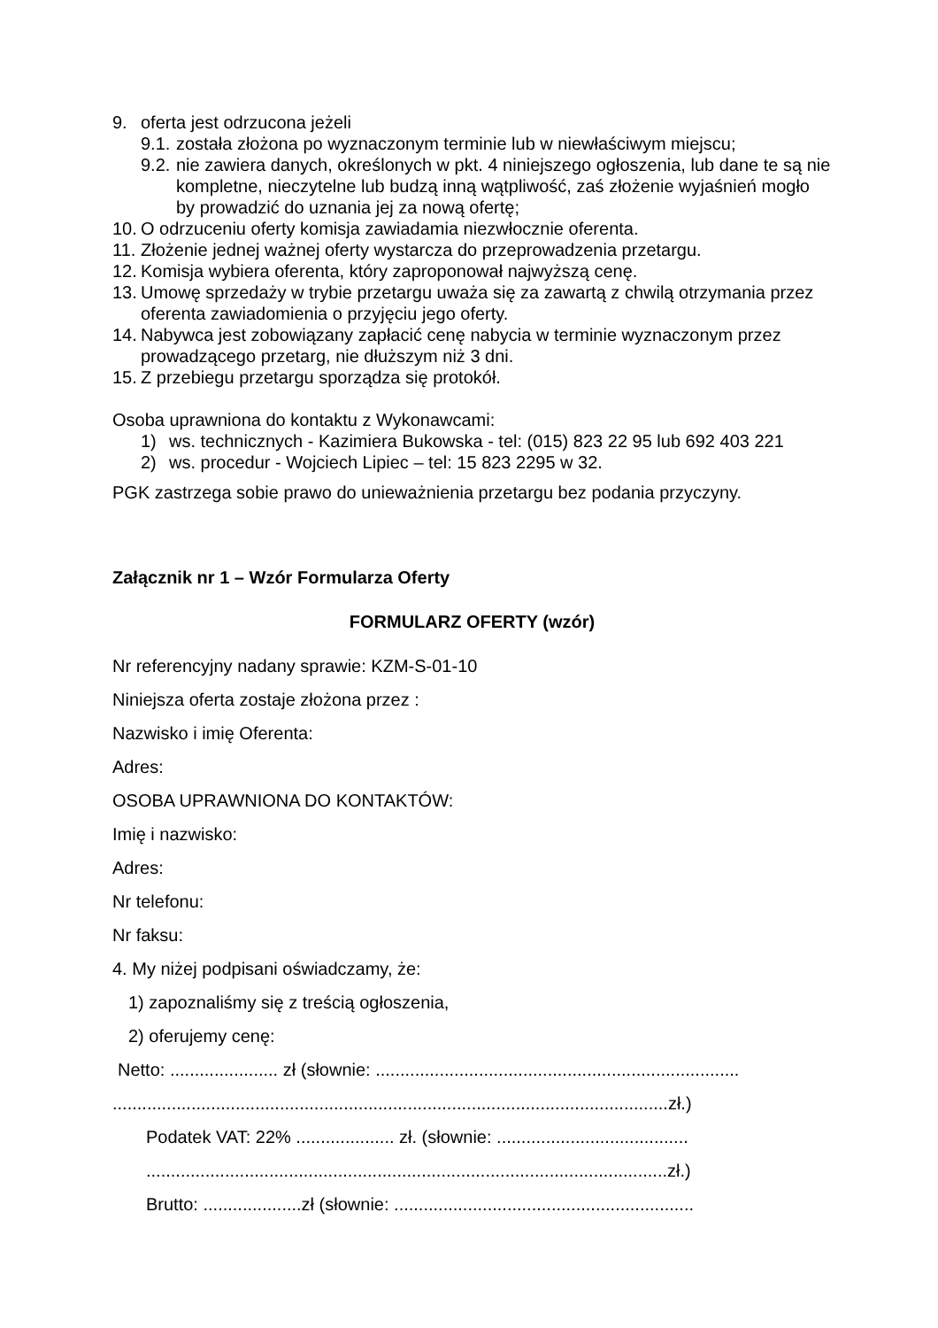9. oferta jest odrzucona jeżeli
9.1. została złożona po wyznaczonym terminie lub w niewłaściwym miejscu;
9.2. nie zawiera danych, określonych w pkt. 4 niniejszego ogłoszenia, lub dane te są nie kompletne, nieczytelne lub budzą inną wątpliwość, zaś złożenie wyjaśnień mogło by prowadzić do uznania jej za nową ofertę;
10. O odrzuceniu oferty komisja zawiadamia niezwłocznie oferenta.
11. Złożenie jednej ważnej oferty wystarcza do przeprowadzenia przetargu.
12. Komisja wybiera oferenta, który zaproponował najwyższą cenę.
13. Umowę sprzedaży w trybie przetargu uważa się za zawartą z chwilą otrzymania przez oferenta zawiadomienia o przyjęciu jego oferty.
14. Nabywca jest zobowiązany zapłacić cenę nabycia w terminie wyznaczonym przez prowadzącego przetarg, nie dłuższym niż 3 dni.
15. Z przebiegu przetargu sporządza się protokół.
Osoba uprawniona do kontaktu z Wykonawcami:
1) ws. technicznych - Kazimiera Bukowska - tel: (015) 823 22 95 lub 692 403 221
2) ws. procedur - Wojciech Lipiec – tel: 15 823 2295 w 32.
PGK zastrzega sobie prawo do unieważnienia przetargu bez podania przyczyny.
Załącznik nr 1 – Wzór Formularza Oferty
FORMULARZ OFERTY (wzór)
Nr referencyjny nadany sprawie: KZM-S-01-10
Niniejsza oferta zostaje złożona przez :
Nazwisko i imię Oferenta:
Adres:
OSOBA UPRAWNIONA DO KONTAKTÓW:
Imię i nazwisko:
Adres:
Nr telefonu:
Nr faksu:
4. My niżej podpisani oświadczamy, że:
1) zapoznaliśmy się z treścią ogłoszenia,
2) oferujemy cenę:
Netto: ...................... zł (słownie: ..........................................................................
.................................................................................................................zł.)
Podatek VAT: 22% .................... zł. (słownie: .......................................
..........................................................................................................zł.)
Brutto: ....................zł (słownie: .............................................................